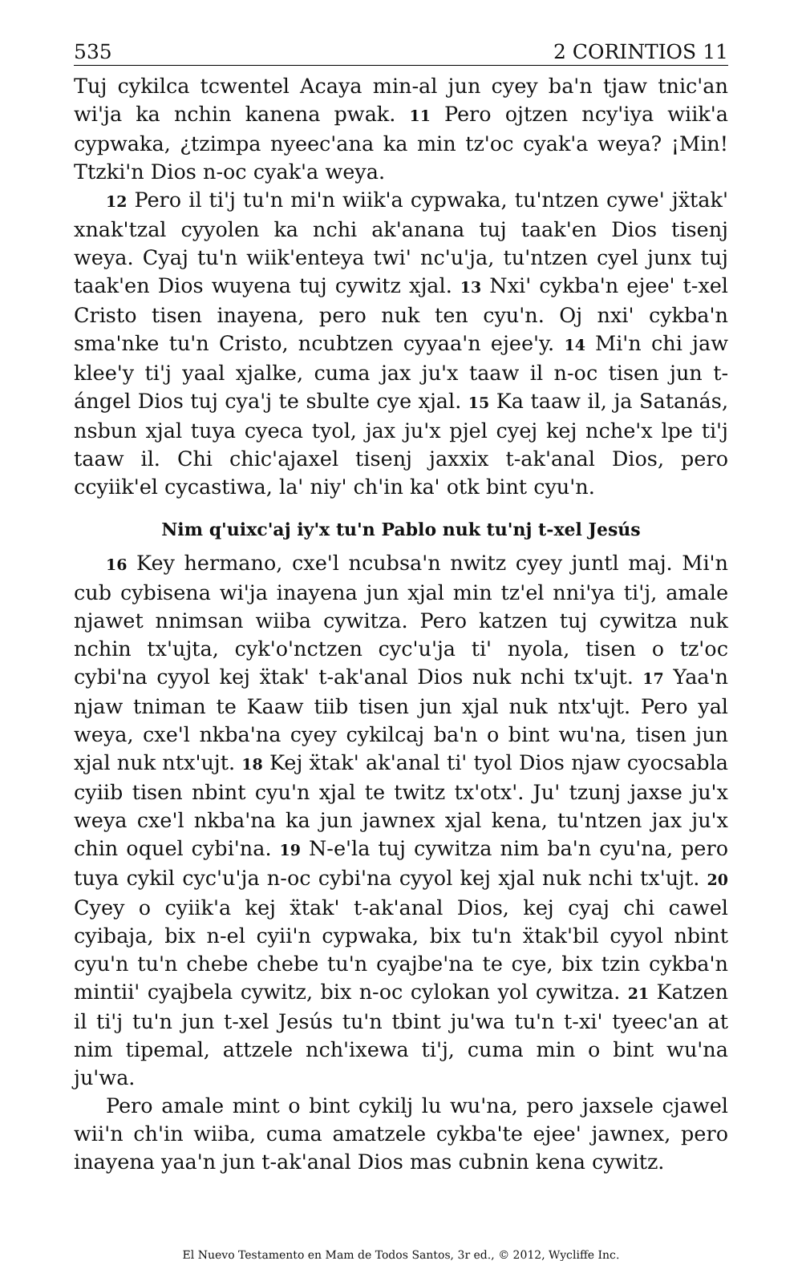535 2 CORINTIOS 11
Tuj cykilca tcwentel Acaya min-al jun cyey ba'n tjaw tnic'an wi'ja ka nchin kanena pwak. 11 Pero ojtzen ncy'iya wiik'a cypwaka, ¿tzimpa nyeec'ana ka min tz'oc cyak'a weya? ¡Min! Ttzki'n Dios n-oc cyak'a weya.
12 Pero il ti'j tu'n mi'n wiik'a cypwaka, tu'ntzen cywe' jẍtak' xnak'tzal cyyolen ka nchi ak'anana tuj taak'en Dios tisenj weya. Cyaj tu'n wiik'enteya twi' nc'u'ja, tu'ntzen cyel junx tuj taak'en Dios wuyena tuj cywitz xjal. 13 Nxi' cykba'n ejee' t-xel Cristo tisen inayena, pero nuk ten cyu'n. Oj nxi' cykba'n sma'nke tu'n Cristo, ncubtzen cyyaa'n ejee'y. 14 Mi'n chi jaw klee'y ti'j yaal xjalke, cuma jax ju'x taaw il n-oc tisen jun t-ángel Dios tuj cya'j te sbulte cye xjal. 15 Ka taaw il, ja Satanás, nsbun xjal tuya cyeca tyol, jax ju'x pjel cyej kej nche'x lpe ti'j taaw il. Chi chic'ajaxel tisenj jaxxix t-ak'anal Dios, pero ccyiik'el cycastiwa, la' niy' ch'in ka' otk bint cyu'n.
Nim q'uixc'aj iy'x tu'n Pablo nuk tu'nj t-xel Jesús
16 Key hermano, cxe'l ncubsa'n nwitz cyey juntl maj. Mi'n cub cybisena wi'ja inayena jun xjal min tz'el nni'ya ti'j, amale njawet nnimsan wiiba cywitza. Pero katzen tuj cywitza nuk nchin tx'ujta, cyk'o'nctzen cyc'u'ja ti' nyola, tisen o tz'oc cybi'na cyyol kej ẍtak' t-ak'anal Dios nuk nchi tx'ujt. 17 Yaa'n njaw tniman te Kaaw tiib tisen jun xjal nuk ntx'ujt. Pero yal weya, cxe'l nkba'na cyey cykilcaj ba'n o bint wu'na, tisen jun xjal nuk ntx'ujt. 18 Kej ẍtak' ak'anal ti' tyol Dios njaw cyocsabla cyiib tisen nbint cyu'n xjal te twitz tx'otx'. Ju' tzunj jaxse ju'x weya cxe'l nkba'na ka jun jawnex xjal kena, tu'ntzen jax ju'x chin oquel cybi'na. 19 N-e'la tuj cywitza nim ba'n cyu'na, pero tuya cykil cyc'u'ja n-oc cybi'na cyyol kej xjal nuk nchi tx'ujt. 20 Cyey o cyiik'a kej ẍtak' t-ak'anal Dios, kej cyaj chi cawel cyibaja, bix n-el cyii'n cypwaka, bix tu'n ẍtak'bil cyyol nbint cyu'n tu'n chebe chebe tu'n cyajbe'na te cye, bix tzin cykba'n mintii' cyajbela cywitz, bix n-oc cylokan yol cywitza. 21 Katzen il ti'j tu'n jun t-xel Jesús tu'n tbint ju'wa tu'n t-xi' tyeec'an at nim tipemal, attzele nch'ixewa ti'j, cuma min o bint wu'na ju'wa.
Pero amale mint o bint cykilj lu wu'na, pero jaxsele cjawel wii'n ch'in wiiba, cuma amatzele cykba'te ejee' jawnex, pero inayena yaa'n jun t-ak'anal Dios mas cubnin kena cywitz.
El Nuevo Testamento en Mam de Todos Santos, 3r ed., © 2012, Wycliffe Inc.